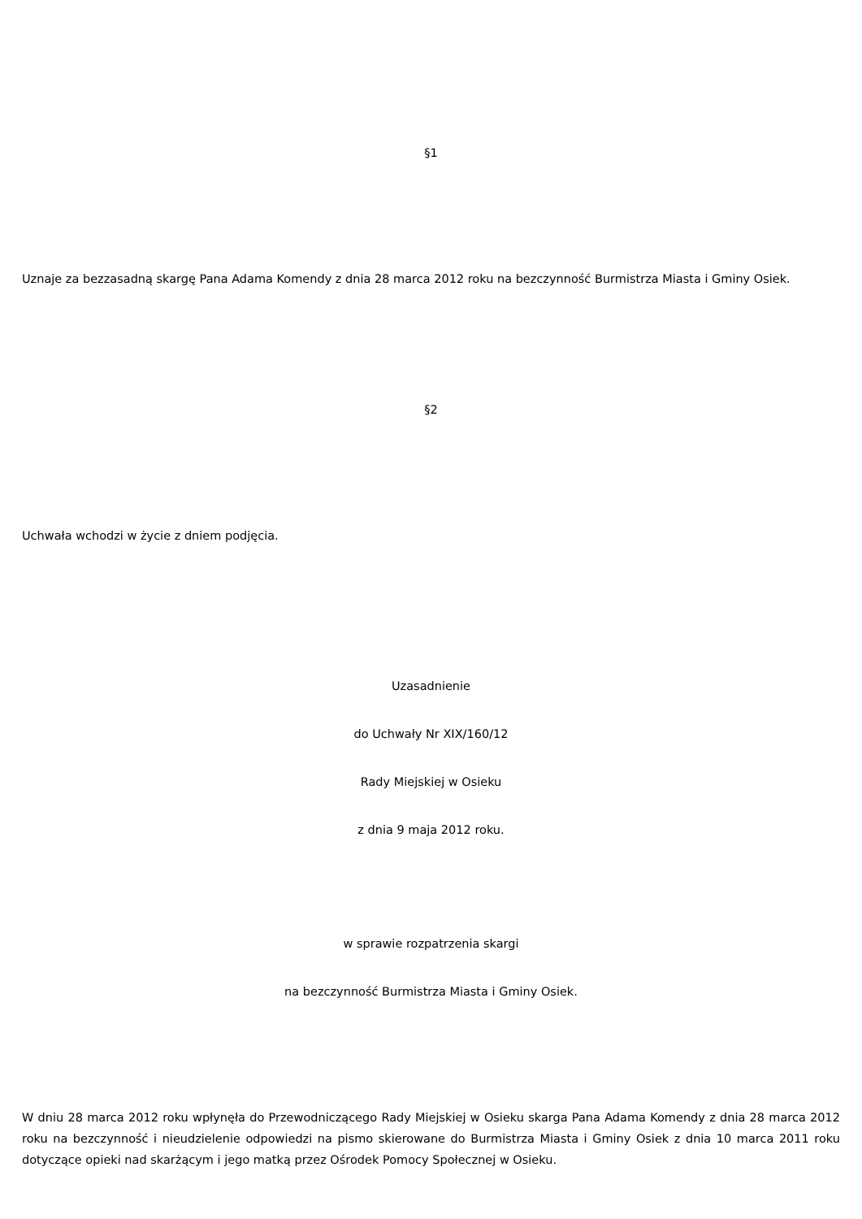§1
Uznaje za bezzasadną skargę Pana Adama Komendy z dnia 28 marca 2012 roku na bezczynność Burmistrza Miasta i Gminy Osiek.
§2
Uchwała wchodzi w życie z dniem podjęcia.
Uzasadnienie
do Uchwały Nr XIX/160/12
Rady Miejskiej w Osieku
z dnia 9 maja 2012 roku.
w sprawie rozpatrzenia skargi
na bezczynność Burmistrza Miasta i Gminy Osiek.
W dniu 28 marca 2012 roku wpłynęła do Przewodniczącego Rady Miejskiej w Osieku skarga Pana Adama Komendy z dnia 28 marca 2012 roku na bezczynność i nieudzielenie odpowiedzi na pismo skierowane do Burmistrza Miasta i Gminy Osiek z dnia 10 marca 2011 roku dotyczące opieki nad skarżącym i jego matką przez Ośrodek Pomocy Społecznej w Osieku.